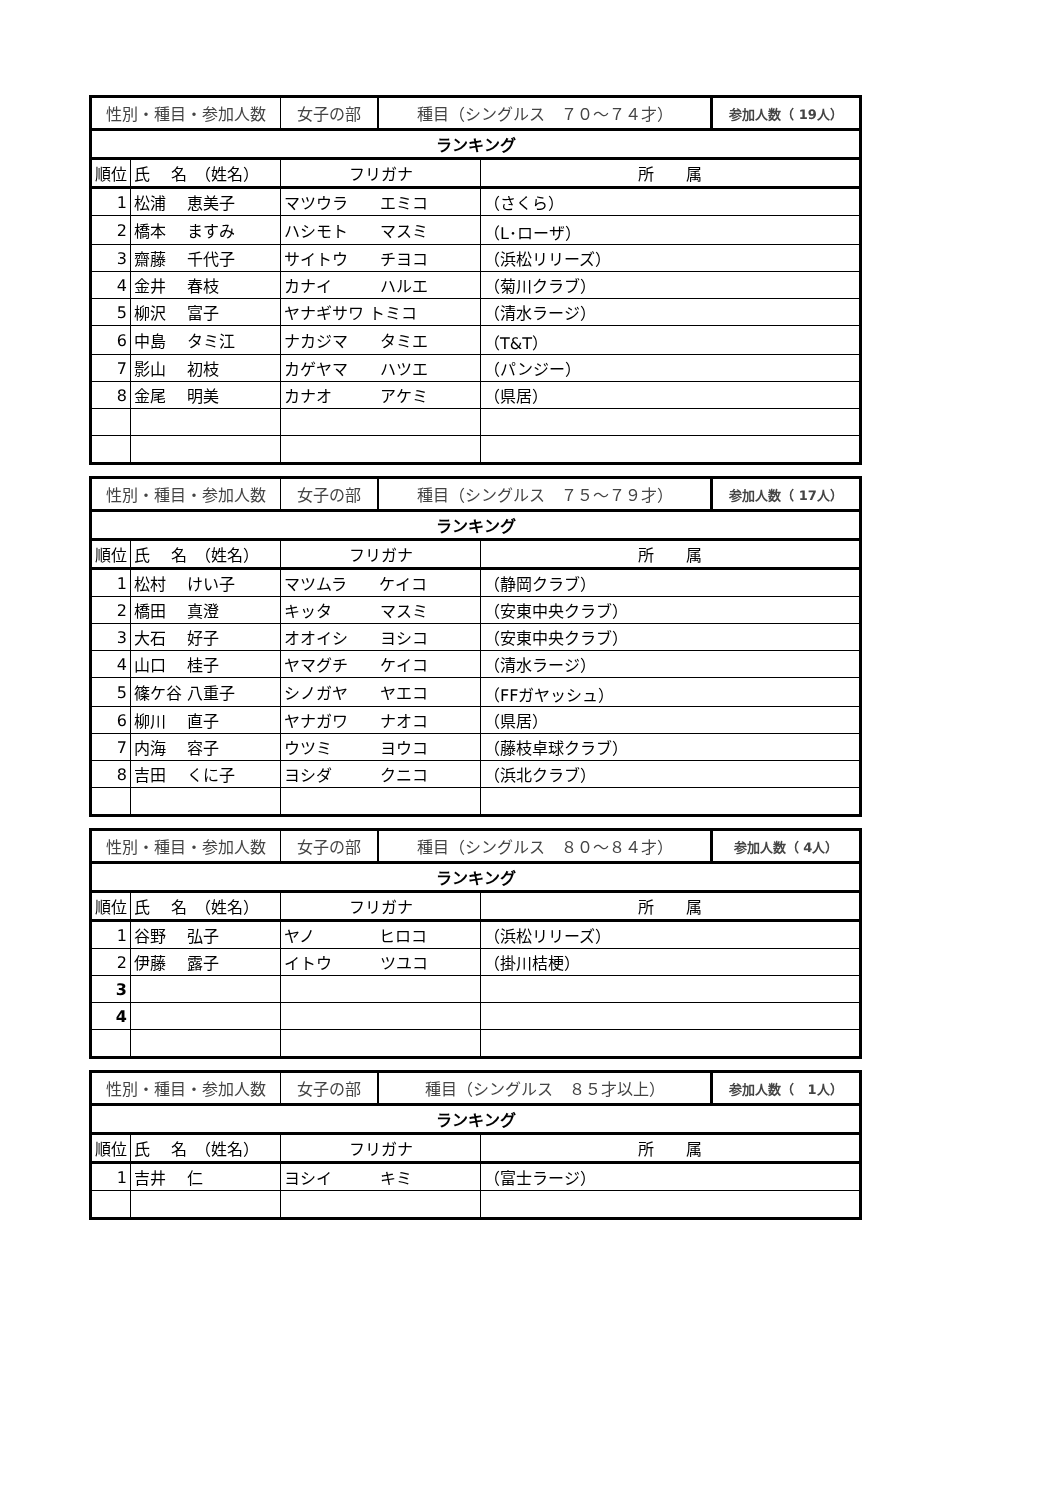| 性別・種目・参加人数 | | / 女子の部 / 種目（シングルス ７０～７４才） / 参加人数（ 19人） / | |
| ランキング | | | |
| 順位 | 氏 名 （姓名） | フリガナ | 所 属 |
| 1 | 松浦 恵美子 | マツウラ エミコ | （さくら） |
| 2 | 橋本 ますみ | ハシモト マスミ | （L･ローザ） |
| 3 | 齋藤 千代子 | サイトウ チヨコ | （浜松リリーズ） |
| 4 | 金井 春枝 | カナイ ハルエ | （菊川クラブ） |
| 5 | 柳沢 富子 | ヤナギサワ トミコ | （清水ラージ） |
| 6 | 中島 タミ江 | ナカジマ タミエ | （T&T） |
| 7 | 影山 初枝 | カゲヤマ ハツエ | （パンジー） |
| 8 | 金尾 明美 | カナオ アケミ | （県居） |
| 性別・種目・参加人数 | | / 女子の部 / 種目（シングルス ７５～７９才） / 参加人数（ 17人） / | |
| ランキング | | | |
| 順位 | 氏 名 （姓名） | フリガナ | 所 属 |
| 1 | 松村 けい子 | マツムラ ケイコ | （静岡クラブ） |
| 2 | 橋田 真澄 | キッタ マスミ | （安東中央クラブ） |
| 3 | 大石 好子 | オオイシ ヨシコ | （安東中央クラブ） |
| 4 | 山口 桂子 | ヤマグチ ケイコ | （清水ラージ） |
| 5 | 篠ケ谷 八重子 | シノガヤ ヤエコ | （FFガヤッシュ） |
| 6 | 柳川 直子 | ヤナガワ ナオコ | （県居） |
| 7 | 内海 容子 | ウツミ ヨウコ | （藤枝卓球クラブ） |
| 8 | 吉田 くに子 | ヨシダ クニコ | （浜北クラブ） |
| 性別・種目・参加人数 | | / 女子の部 / 種目（シングルス ８０～８４才） / 参加人数（ 4人） / | |
| ランキング | | | |
| 順位 | 氏 名 （姓名） | フリガナ | 所 属 |
| 1 | 谷野 弘子 | ヤノ ヒロコ | （浜松リリーズ） |
| 2 | 伊藤 露子 | イトウ ツユコ | （掛川桔梗） |
| 3 | | | |
| 4 | | | |
| 性別・種目・参加人数 | | / 女子の部 / 種目（シングルス ８５才以上） / 参加人数（ 1人） / | |
| ランキング | | | |
| 順位 | 氏 名 （姓名） | フリガナ | 所 属 |
| 1 | 吉井 仁 | ヨシイ キミ | （富士ラージ） |